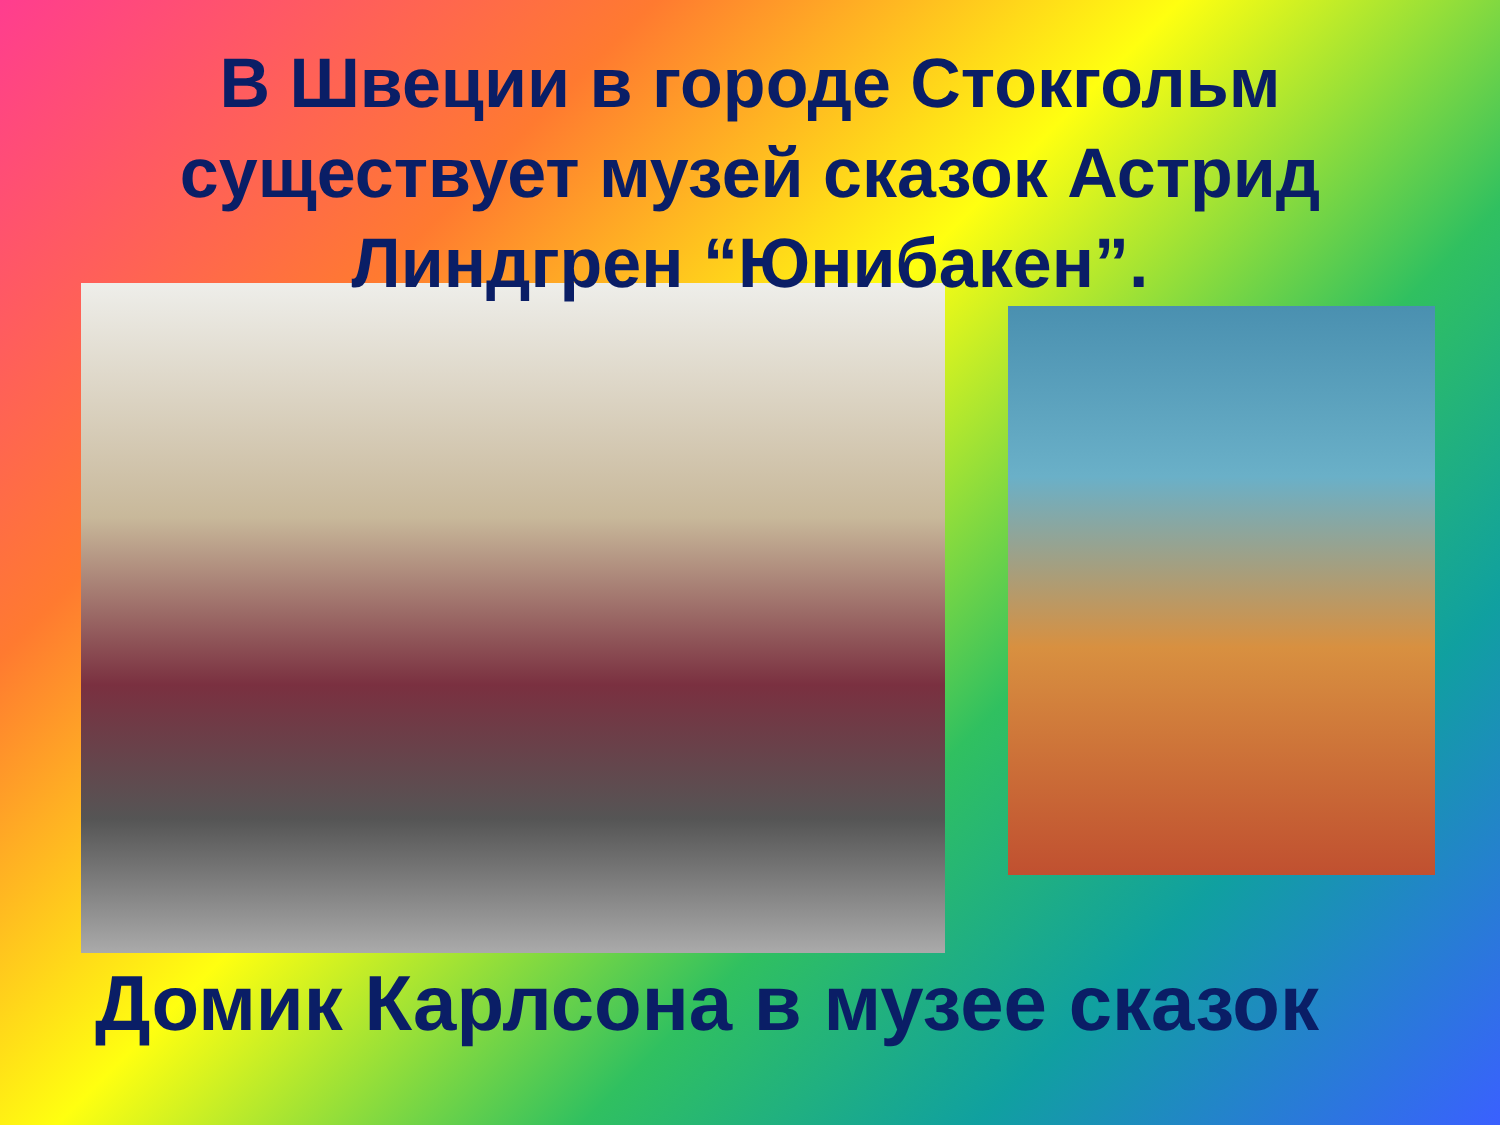В Швеции в городе Стокгольм существует музей сказок Астрид Линдгрен “Юнибакен”.
Домик Карлсона в музее сказок